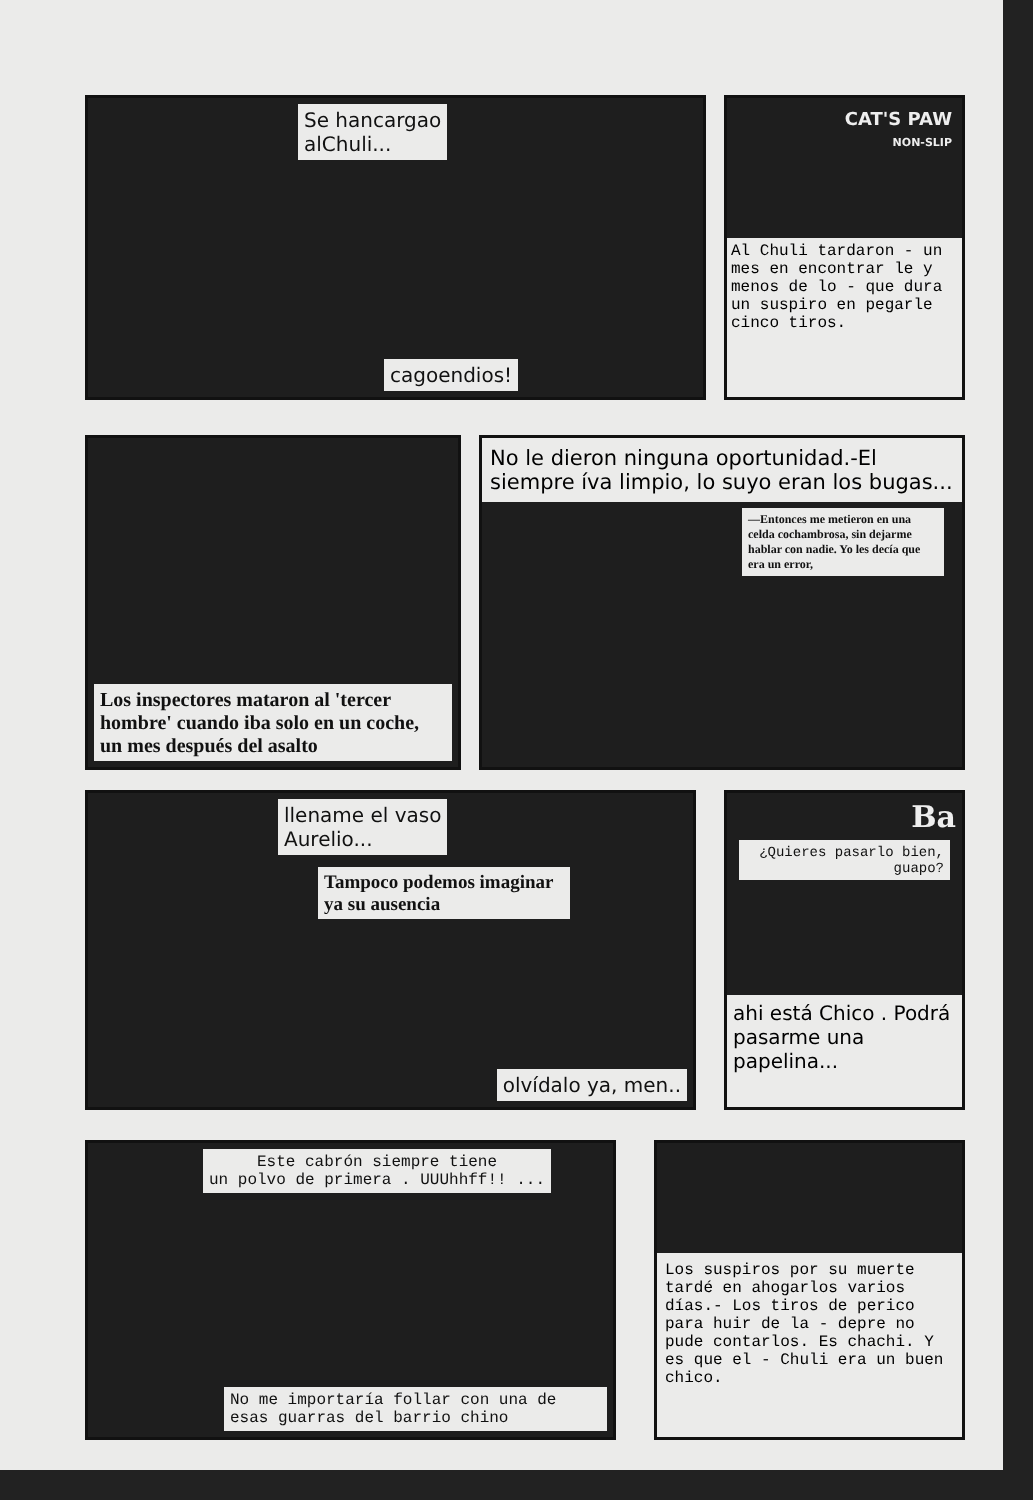Se hancargao
alChuli...
cagoendios!
CAT'S PAW
NON-SLIP
Al Chuli tardaron - un mes en encontrar le y menos de lo - que dura un suspiro en pegarle cinco tiros.
Los inspectores mataron al 'tercer hombre' cuando iba solo en un coche, un mes después del asalto
No le dieron ninguna oportunidad.-El siempre íva limpio, lo suyo eran los bugas...
—Entonces me metieron en una celda cochambrosa, sin dejarme hablar con nadie. Yo les decía que era un error,
llename el vaso
Aurelio...
Tampoco podemos imaginar ya su ausencia
olvídalo ya, men..
Ba
¿Quieres pasarlo bien, guapo?
ahi está Chico . Podrá pasarme una papelina...
Este cabrón siempre tiene
un polvo de primera . UUUhhff!! ...
No me importaría follar con una de esas guarras del barrio chino
Los suspiros por su muerte tardé en ahogarlos varios días.- Los tiros de perico para huir de la - depre no pude contarlos. Es chachi. Y es que el - Chuli era un buen chico.